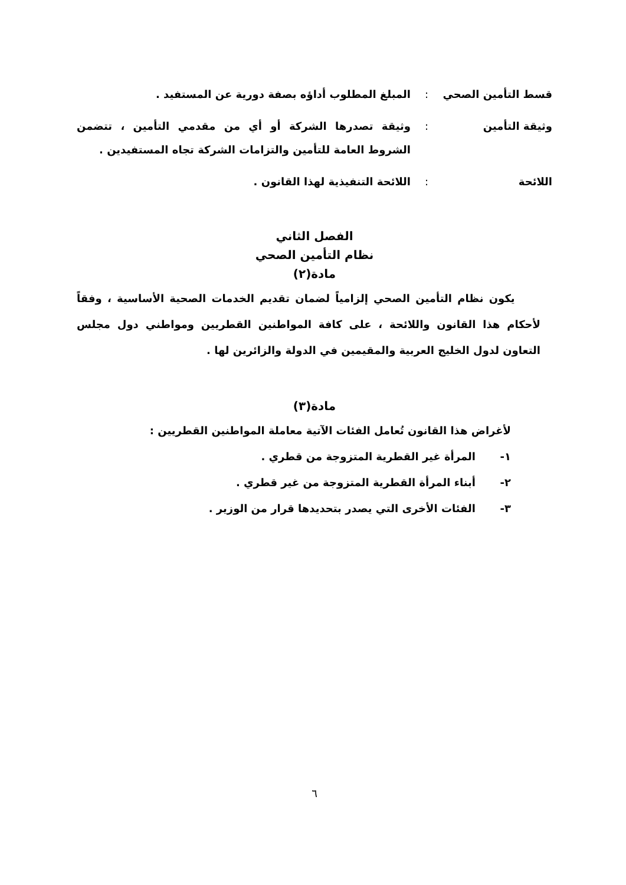قسط التأمين الصحي : المبلغ المطلوب أداؤه بصفة دورية عن المستفيد .
وثيقة التأمين : وثيقة تصدرها الشركة أو أي من مقدمي التأمين ، تتضمن الشروط العامة للتأمين والتزامات الشركة تجاه المستفيدين .
اللائحة : اللائحة التنفيذية لهذا القانون .
الفصل الثاني
نظام التأمين الصحي
مادة(٢)
يكون نظام التأمين الصحي إلزامياً لضمان تقديم الخدمات الصحية الأساسية ، وفقاً لأحكام هذا القانون واللائحة ، على كافة المواطنين القطريين ومواطني دول مجلس التعاون لدول الخليج العربية والمقيمين في الدولة والزائرين لها .
مادة(٣)
لأغراض هذا القانون تُعامل الفئات الآتية معاملة المواطنين القطريين :
١- المرأة غير القطرية المتزوجة من قطري .
٢- أبناء المرأة القطرية المتزوجة من غير قطري .
٣- الفئات الأخرى التي يصدر بتحديدها قرار من الوزير .
٦